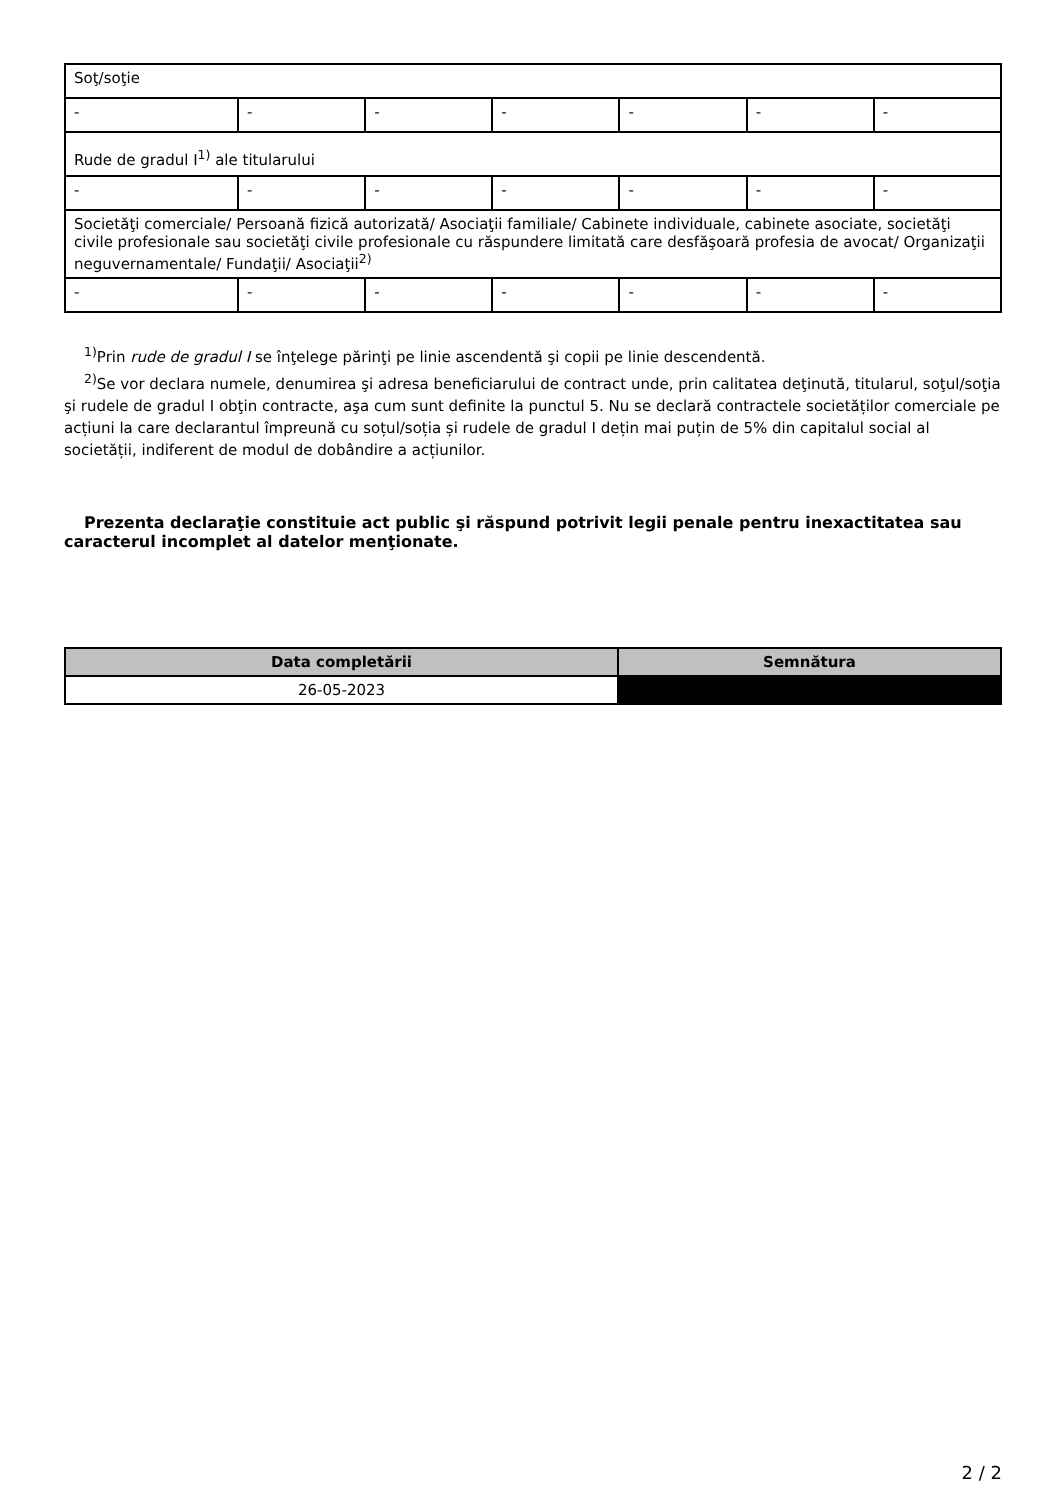| Soţ/soţie | | | | | | |
| - | - | - | - | - | - | - |
| Rude de gradul I<sup>1)</sup> ale titularului | | | | | | |
| - | - | - | - | - | - | - |
| Societăţi comerciale/ Persoană fizică autorizată/ Asociaţii familiale/ Cabinete individuale, cabinete asociate, societăţi civile profesionale sau societăţi civile profesionale cu răspundere limitată care desfăşoară profesia de avocat/ Organizaţii neguvernamentale/ Fundaţii/ Asociaţii<sup>2)</sup> | | | | | | |
| - | - | - | - | - | - | - |
<sup>1)</sup> Prin rude de gradul I se înţelege părinţi pe linie ascendentă şi copii pe linie descendentă.
<sup>2)</sup> Se vor declara numele, denumirea şi adresa beneficiarului de contract unde, prin calitatea deţinută, titularul, soţul/soţia şi rudele de gradul I obţin contracte, aşa cum sunt definite la punctul 5. Nu se declară contractele societăților comerciale pe acțiuni la care declarantul împreună cu soțul/soția și rudele de gradul I dețin mai puțin de 5% din capitalul social al societății, indiferent de modul de dobândire a acțiunilor.
Prezenta declaraţie constituie act public şi răspund potrivit legii penale pentru inexactitatea sau caracterul incomplet al datelor menţionate.
| Data completării | Semnătura |
| --- | --- |
| 26-05-2023 | |
2 / 2